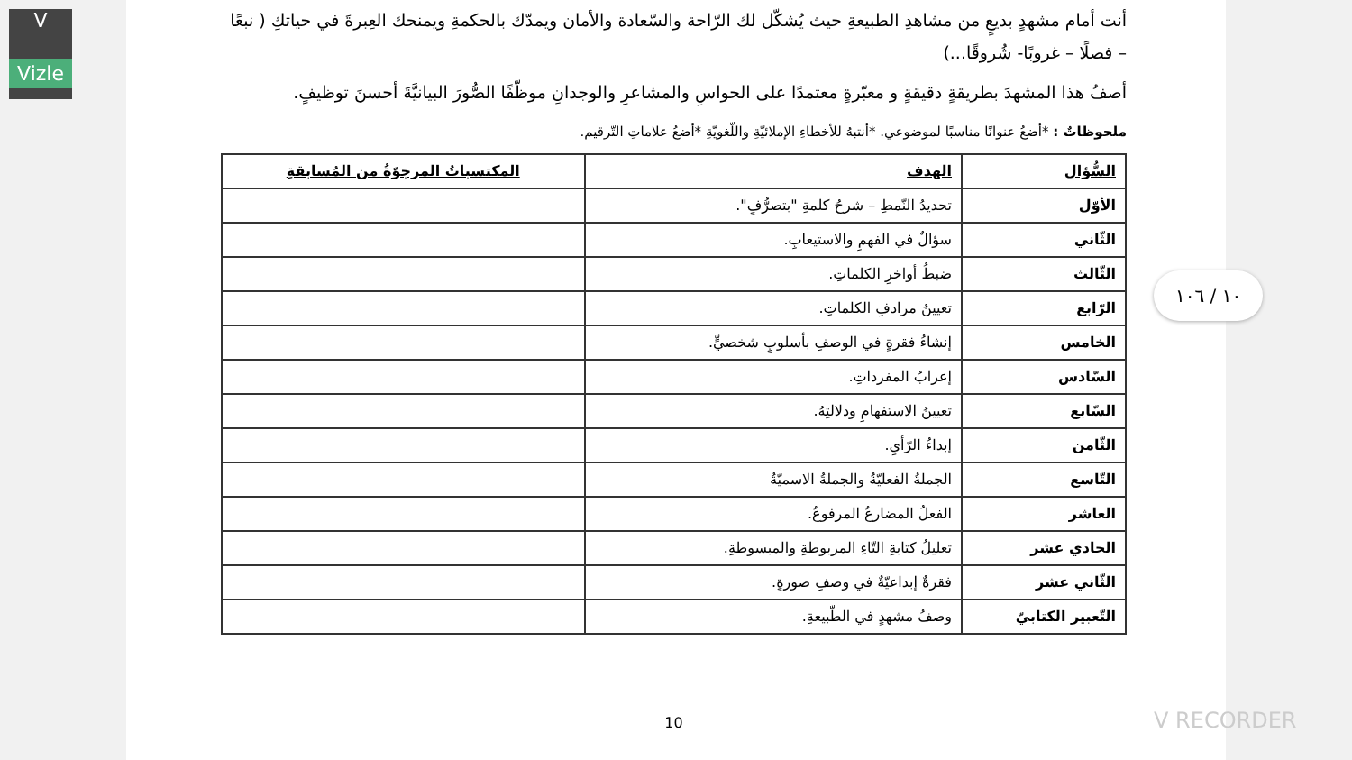V
Vizle
أنت أمام مشهدٍ بديعٍ من مشاهدِ الطبيعةِ حيث يُشكّل لك الرّاحة والسّعادة والأمان ويمدّك بالحكمةِ ويمنحك العِبرةَ في حياتكِ ( نبعًا – فصلًا – غروبًا- شُروقًا...)
أصفُ هذا المشهدَ بطريقةٍ دقيقةٍ و معبّرةٍ معتمدًا على الحواسِ والمشاعرِ والوجدانِ موظّفًا الصُّورَ البيانيَّةَ أحسنَ توظيفٍ.
ملحوظاتٌ : *أضعُ عنوانًا مناسبًا لموضوعي. *أنتبهُ للأخطاءِ الإملائيّةِ واللّغويّةِ *أضعُ علاماتِ التّرقيم.
| السُّؤال | الهدف | المكتسباتُ المرجوّةُ من المُسابقةِ |
| --- | --- | --- |
| الأوّل | تحديدُ النّمطِ – شرحُ كلمةِ "بتصرُّفٍ". | |
| الثّاني | سؤالٌ في الفهمِ والاستيعابِ. | |
| الثّالث | ضبطُ أواخرِ الكلماتِ. | |
| الرّابع | تعيينُ مرادفِ الكلماتِ. | |
| الخامس | إنشاءُ فقرةٍ في الوصفِ بأسلوبٍ شخصيٍّ. | |
| السّادس | إعرابُ المفرداتِ. | |
| السّابع | تعيينُ الاستفهامِ ودلالتِهُ. | |
| الثّامن | إبداءُ الرّأيِ. | |
| التّاسع | الجملةُ الفعليّةُ والجملةُ الاسميّةُ | |
| العاشر | الفعلُ المضارعُ المرفوعُ. | |
| الحادي عشر | تعليلُ كتابةِ التّاءِ المربوطةِ والمبسوطةِ. | |
| الثّاني عشر | فقرةٌ إبداعيّةٌ في وصفِ صورةٍ. | |
| التّعبير الكتابيّ | وصفُ مشهدٍ في الطّبيعةِ. | |
10
١٠ / ١٠٦
V RECORDER